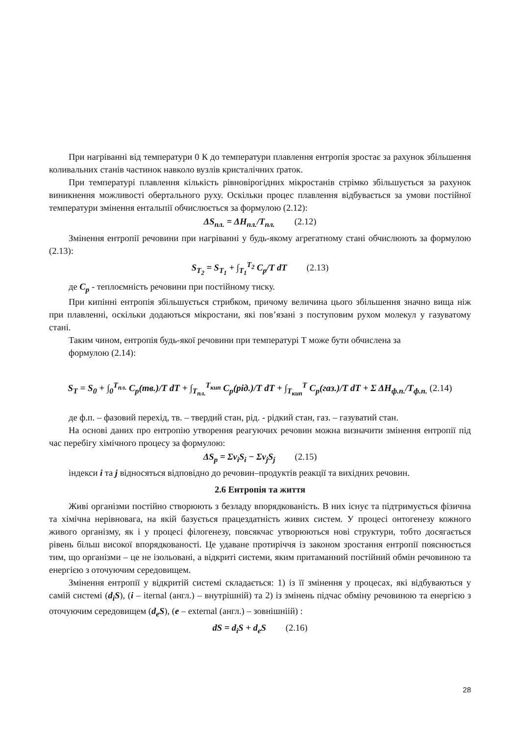При нагріванні від температури 0 К до температури плавлення ентропія зростає за рахунок збільшення коливальних станів частинок навколо вузлів кристалічних ґраток.
При температурі плавлення кількість рівновірогідних мікростанів стрімко збільшується за рахунок виникнення можливості обертального руху. Оскільки процес плавлення відбувається за умови постійної температури змінення ентальпії обчислюється за формулою (2.12):
ΔS<sub>пл.</sub> = ΔH<sub>пл.</sub>/T<sub>пл.</sub> (2.12)
Змінення ентропії речовини при нагріванні у будь-якому агрегатному стані обчислюють за формулою (2.13):
S<sub>T<sub>2</sub></sub> = S<sub>T<sub>1</sub></sub> + ∫<sub>T<sub>1</sub></sub><sup>T<sub>2</sub></sup> C<sub>p</sub>/T dT (2.13)
де C<sub>p</sub> - теплоємність речовини при постійному тиску.
При кипінні ентропія збільшується стрибком, причому величина цього збільшення значно вища ніж при плавленні, оскільки додаються мікростани, які пов’язані з поступовим рухом молекул у газуватому стані.
Таким чином, ентропія будь-якої речовини при температурі Т може бути обчислена за
формулою (2.14):
S<sub>T</sub> = S<sub>0</sub> + ∫<sub>0</sub><sup>T<sub>пл.</sub></sup> C<sub>p</sub>(тв.)/T dT + ∫<sub>T<sub>пл.</sub></sub><sup>T<sub>кип</sub></sup> C<sub>p</sub>(рід.)/T dT + ∫<sub>T<sub>кип</sub></sub><sup>T</sup> C<sub>p</sub>(газ.)/T dT + Σ ΔH<sub>ф.п.</sub>/T<sub>ф.п.</sub> (2.14)
де ф.п. – фазовий перехід, тв. – твердий стан, рід. - рідкий стан, газ. – газуватий стан.
На основі даних про ентропію утворення реагуючих речовин можна визначити змінення ентропії під час перебігу хімічного процесу за формулою:
ΔS<sub>p</sub> = Σν<sub>i</sub>S<sub>i</sub> − Σν<sub>j</sub>S<sub>j</sub> (2.15)
індекси i та j відносяться відповідно до речовин–продуктів реакції та вихідних речовин.
2.6 Ентропія та життя
Живі організми постійно створюють з безладу впорядкованість. В них існує та підтримується фізична та хімічна нерівновага, на якій базується працездатність живих систем. У процесі онтогенезу кожного живого організму, як і у процесі філогенезу, повсякчас утворюються нові структури, тобто досягається рівень більш високої впорядкованості. Це удаване протиріччя із законом зростання ентропії пояснюється тим, що організми – це не ізольовані, а відкриті системи, яким притаманний постійний обмін речовиною та енергією з оточуючим середовищем.
Змінення ентропії у відкритій системі складається: 1) із її змінення у процесах, які відбуваються у самій системі (d<sub>i</sub>S), (i – iternal (англ.) – внутрішній) та 2) із змінень підчас обміну речовиною та енергією з оточуючим середовищем (d<sub>e</sub>S), (e – external (англ.) – зовнішніій) :
dS = d<sub>i</sub>S + d<sub>e</sub>S (2.16)
28